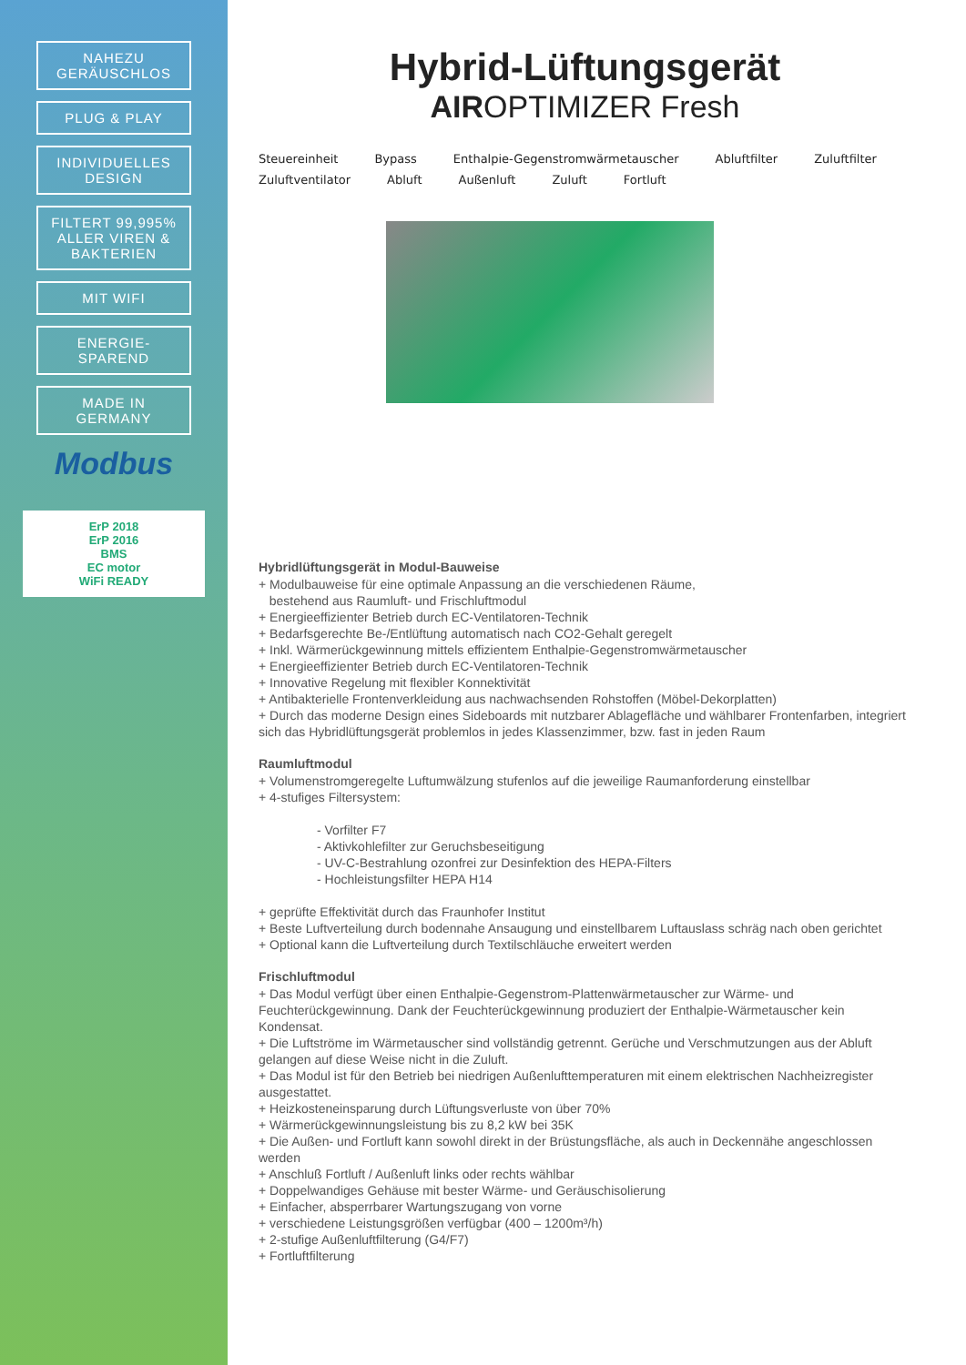NAHEZU GERÄUSCHLOS
PLUG & PLAY
INDIVIDUELLES DESIGN
FILTERT 99,995% ALLER VIREN & BAKTERIEN
MIT WIFI
ENERGIE-SPAREND
MADE IN GERMANY
Modbus
ErP 2018
ErP 2016
BMS
EC motor
WiFi READY
Hybrid-Lüftungsgerät
AIROPTIMIZER Fresh
Steuereinheit Bypass Enthalpie-Gegenstromwärmetauscher Abluftfilter Zuluftfilter Zuluftventilator Abluft Außenluft Zuluft Fortluft
Hybridlüftungsgerät in Modul-Bauweise
+ Modulbauweise für eine optimale Anpassung an die verschiedenen Räume,
bestehend aus Raumluft- und Frischluftmodul
+ Energieeffizienter Betrieb durch EC-Ventilatoren-Technik
+ Bedarfsgerechte Be-/Entlüftung automatisch nach CO2-Gehalt geregelt
+ Inkl. Wärmerückgewinnung mittels effizientem Enthalpie-Gegenstromwärmetauscher
+ Energieeffizienter Betrieb durch EC-Ventilatoren-Technik
+ Innovative Regelung mit flexibler Konnektivität
+ Antibakterielle Frontenverkleidung aus nachwachsenden Rohstoffen (Möbel-Dekorplatten)
+ Durch das moderne Design eines Sideboards mit nutzbarer Ablagefläche und wählbarer Frontenfarben, integriert sich das Hybridlüftungsgerät problemlos in jedes Klassenzimmer, bzw. fast in jeden Raum
Raumluftmodul
+ Volumenstromgeregelte Luftumwälzung stufenlos auf die jeweilige Raumanforderung einstellbar
+ 4-stufiges Filtersystem:
- Vorfilter F7
- Aktivkohlefilter zur Geruchsbeseitigung
- UV-C-Bestrahlung ozonfrei zur Desinfektion des HEPA-Filters
- Hochleistungsfilter HEPA H14
+ geprüfte Effektivität durch das Fraunhofer Institut
+ Beste Luftverteilung durch bodennahe Ansaugung und einstellbarem Luftauslass schräg nach oben gerichtet
+ Optional kann die Luftverteilung durch Textilschläuche erweitert werden
Frischluftmodul
+ Das Modul verfügt über einen Enthalpie-Gegenstrom-Plattenwärmetauscher zur Wärme- und Feuchterückgewinnung. Dank der Feuchterückgewinnung produziert der Enthalpie-Wärmetauscher kein Kondensat.
+ Die Luftströme im Wärmetauscher sind vollständig getrennt. Gerüche und Verschmutzungen aus der Abluft gelangen auf diese Weise nicht in die Zuluft.
+ Das Modul ist für den Betrieb bei niedrigen Außenlufttemperaturen mit einem elektrischen Nachheizregister ausgestattet.
+ Heizkosteneinsparung durch Lüftungsverluste von über 70%
+ Wärmerückgewinnungsleistung bis zu 8,2 kW bei 35K
+ Die Außen- und Fortluft kann sowohl direkt in der Brüstungsfläche, als auch in Deckennähe angeschlossen werden
+ Anschluß Fortluft / Außenluft links oder rechts wählbar
+ Doppelwandiges Gehäuse mit bester Wärme- und Geräuschisolierung
+ Einfacher, absperrbarer Wartungszugang von vorne
+ verschiedene Leistungsgrößen verfügbar (400 – 1200m³/h)
+ 2-stufige Außenluftfilterung (G4/F7)
+ Fortluftfilterung